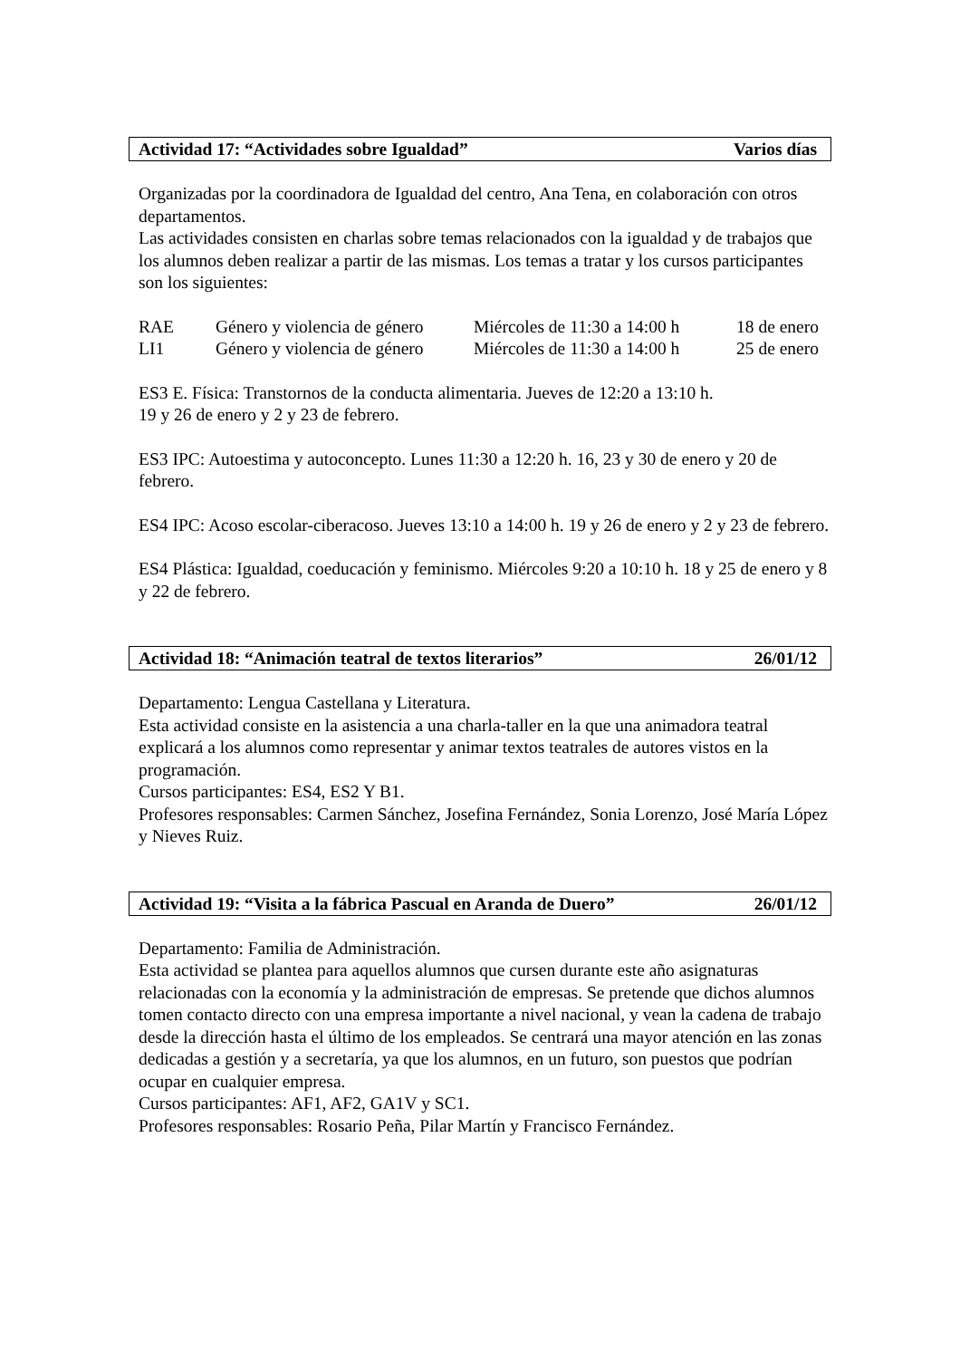Actividad 17: “Actividades sobre Igualdad” Varios días
Organizadas por la coordinadora de Igualdad del centro, Ana Tena, en colaboración con otros departamentos.
Las actividades consisten en charlas sobre temas relacionados con la igualdad y de trabajos que los alumnos deben realizar a partir de las mismas. Los temas a tratar y los cursos participantes son los siguientes:
RAE Género y violencia de género Miércoles de 11:30 a 14:00 h 18 de enero
LI1 Género y violencia de género Miércoles de 11:30 a 14:00 h 25 de enero
ES3 E. Física: Transtornos de la conducta alimentaria. Jueves de 12:20 a 13:10 h.
19 y 26 de enero y 2 y 23 de febrero.
ES3 IPC: Autoestima y autoconcepto. Lunes 11:30 a 12:20 h. 16, 23 y 30 de enero y 20 de febrero.
ES4 IPC: Acoso escolar-ciberacoso. Jueves 13:10 a 14:00 h. 19 y 26 de enero y 2 y 23 de febrero.
ES4 Plástica: Igualdad, coeducación y feminismo. Miércoles 9:20 a 10:10 h. 18 y 25 de enero y 8 y 22 de febrero.
Actividad 18: “Animación teatral de textos literarios” 26/01/12
Departamento: Lengua Castellana y Literatura.
Esta actividad consiste en la asistencia a una charla-taller en la que una animadora teatral explicará a los alumnos como representar y animar textos teatrales de autores vistos en la programación.
Cursos participantes: ES4, ES2 Y B1.
Profesores responsables: Carmen Sánchez, Josefina Fernández, Sonia Lorenzo, José María López y Nieves Ruiz.
Actividad 19: “Visita a la fábrica Pascual en Aranda de Duero” 26/01/12
Departamento: Familia de Administración.
Esta actividad se plantea para aquellos alumnos que cursen durante este año asignaturas relacionadas con la economía y la administración de empresas. Se pretende que dichos alumnos tomen contacto directo con una empresa importante a nivel nacional, y vean la cadena de trabajo desde la dirección hasta el último de los empleados. Se centrará una mayor atención en las zonas dedicadas a gestión y a secretaría, ya que los alumnos, en un futuro, son puestos que podrían ocupar en cualquier empresa.
Cursos participantes: AF1, AF2, GA1V y SC1.
Profesores responsables: Rosario Peña, Pilar Martín y Francisco Fernández.